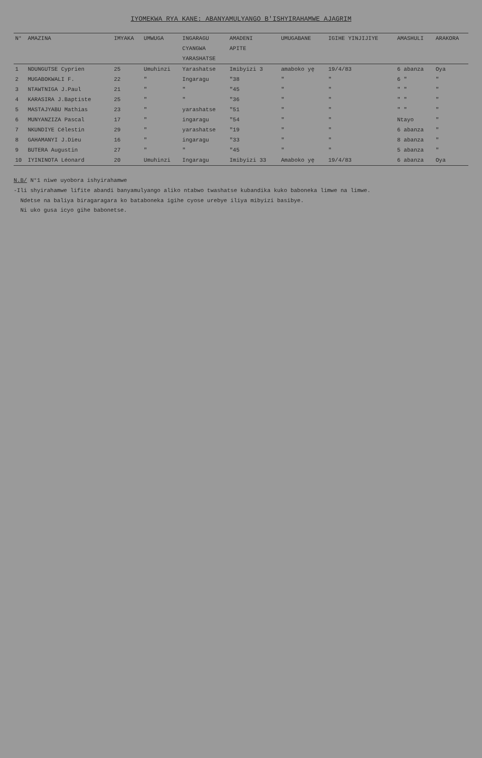IYOMEKWA RYA KANE: ABANYAMULYANGO B'ISHYIRAHAMWE AJAGRIM
| N° | AMAZINA | IMYAKA | UMWUGA | INGARAGU | AMADENI | UMUGABANE | IGIHE YINJIJIYE | AMASHULI | ARAKORA |
| --- | --- | --- | --- | --- | --- | --- | --- | --- | --- |
| | | | | CYANGWA | APITE | | | | |
| | | | | YARASHATSE | | | | | |
| 1 | NDUNGUTSE Cyprien | 25 | Umuhinzi | Yarashatse | Imibyizi 3 | amaboko yę | 19/4/83 | 6 abanza | Oya |
| 2 | MUGABOKWALI F. | 22 | " | Ingaragu | "38 | " | " | 6 " | " |
| 3 | NTAWTNIGA J.Paul | 21 | " | " | "45 | " | " | " " | " |
| 4 | KARASIRA J.Baptiste | 25 | " | " | "36 | " | " | " " | " |
| 5 | MASTAJYABU Mathias | 23 | " | yarashatse | "51 | " | " | " " | " |
| 6 | MUNYANZIZA Pascal | 17 | " | ingaragu | "54 | " | " | Ntayo | " |
| 7 | NKUNDIYE Célestin | 29 | " | yarashatse | "19 | " | " | 6 abanza | " |
| 8 | GAHAMANYI J.Dieu | 16 | " | ingaragu | "33 | " | " | 8 abanza | " |
| 9 | BUTERA Augustin | 27 | " | " | "45 | " | " | 5 abanza | " |
| 10 | IYININOTA Léonard | 20 | Umuhinzi | Ingaragu | Imibyizi 33 | Amaboko yę | 19/4/83 | 6 abanza | Oya |
N.B/ N°1 niwe uyobora ishyirahamwe
-Ili shyirahamwe lifite abandi banyamulyango aliko ntabwo twashatse kubandika kuko baboneka limwe na limwe.
Ndetse na baliya biragaragara ko batabonekа igihe cyose urebye iliya mibyizi basibye.
Ni uko gusa icyo gihe babonetse.